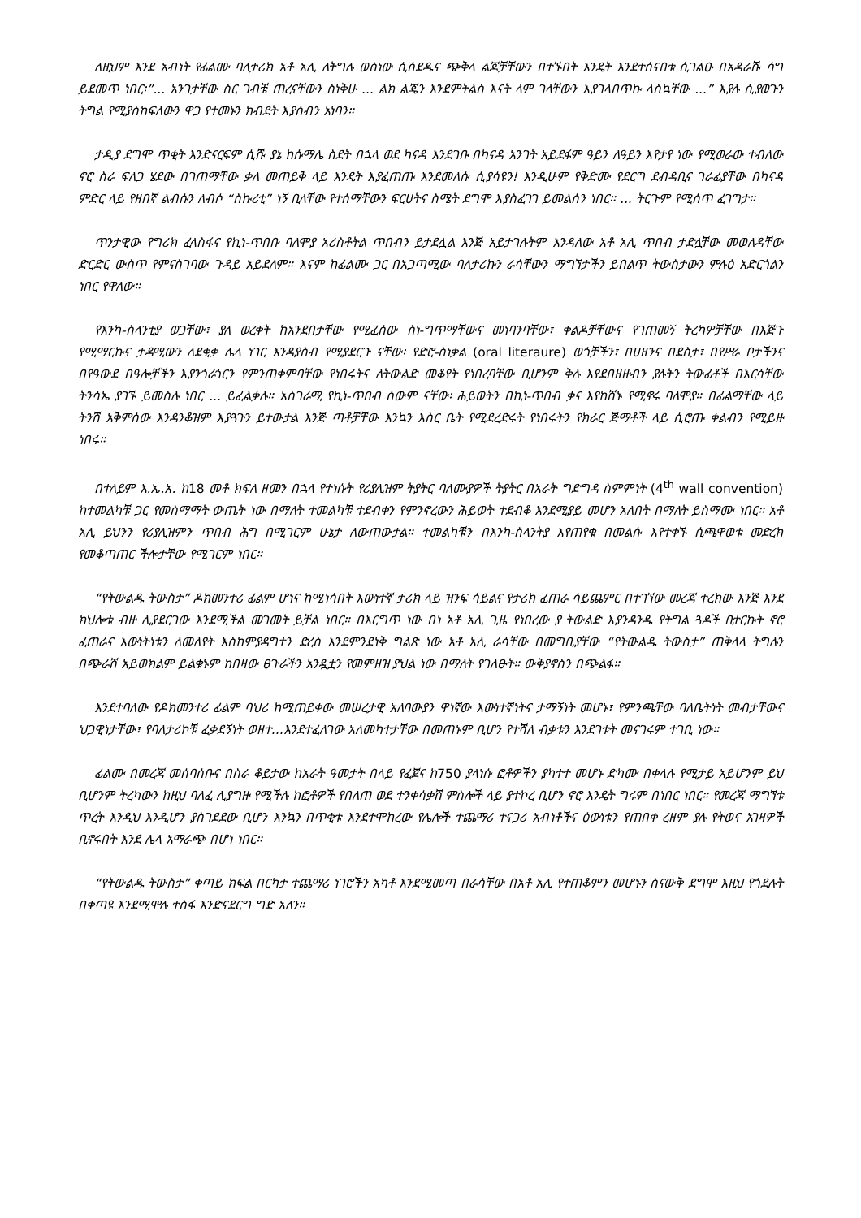ለዚህም እንደ አብነት የፊልሙ ባለታሪክ አቶ አሊ ለትግሉ ወስነው ሲሰደዱና ጭቅላ ልጆቻቸውን በተኙበት እንዴት እንደተሰናበቱ ሲገልፁ በአዳራሹ ሳግ ይደመጥ ነበር፡”... አንገታቸው ስር ገብቼ ጠረናቸውን ስነቅሁ ... ልክ ልጄን እንደምትልስ እናት ላም ገላቸውን እያገላበጥኩ ላስኳቸው ...” እያሉ ሲያወጉን ትግል የሚያስከፍለውን ዋጋ የተመኑን ክብደት እያሰብን አነባን።
ታዲያ ደግሞ ጥቂት እንድናርፍም ሲሹ ያኔ ከሱማሌ ስደት በኋላ ወደ ካናዳ እንደገቡ በካናዳ አንገት አይደፋም ዓይን ለዓይን እየታየ ነው የሚወራው ተብለው ኖሮ ስራ ፍለጋ ሄደው በገጠማቸው ቃለ መጠይቅ ላይ እንዴት እያፈጠጡ እንደመለሱ ሲያሳዩን! እንዲሁም የቅድሙ የደርግ ደብዳቢና ገራፊያቸው በካናዳ ምድር ላይ የዘበኛ ልብሱን ለብሶ “ስኩሪቲ” ነኝ ቢላቸው የተሰማቸውን ፍርሀትና ስሜት ደግሞ እያስፈገገ ይመልሰን ነበር። ... ትርጉም የሚሰጥ ፈገግታ።
ጥንታዊው የግሪክ ፈላስፋና የኪነ-ጥበቡ ባለሞያ አሪስቶትል ጥበብን ይታደሏል እንጅ አይታገሉትም እንዳለው አቶ አሊ ጥበብ ታድሏቸው መወለዳቸው ድርድር ውስጥ የምናስገባው ጉዳይ አይደለም። እናም ከፊልሙ ጋር በአጋጣሚው ባለታሪኩን ራሳቸውን ማግኘታችን ይበልጥ ትውስታውን ምሉዕ አድርጎልን ነበር የዋለው።
የእንካ-ስላንቲያ ወጋቸው፣ ያለ ወረቀት ከአንደበታቸው የሚፈሰው ስነ-ግጥማቸውና መነባንባቸው፣ ቀልዶቻቸውና የገጠመኝ ትረካዎቻቸው በእጅጉ የሚማርኩና ታዳሚውን ለደቂቃ ሌላ ነገር እንዳያስብ የሚያደርጉ ናቸው፡ የድሮ-ስነቃል (oral literaure) ወጎቻችን፣ በሀዘንና በደስታ፣ በየሥራ ቦታችንና በየዓውደ በዓሎቻችን እያንጎራጎርን የምንጠቀምባቸው የነበሩትና ለትውልድ መቆየት የነበረባቸው ቢሆንም ቅሉ እየደበዘዙብን ያሉትን ትውፊቶች በእርሳቸው ትንሳኤ ያገኙ ይመስሉ ነበር ... ይፈልቃሉ። አስገራሚ የኪነ-ጥበብ ሰውም ናቸው፡ ሕይወትን በኪነ-ጥበብ ቃና እየከሸኑ የሚኖሩ ባለሞያ። በፊልማቸው ላይ ትንሽ አቅምሰው እንዳንቆዝም እያጓጉን ይተውታል እንጅ ጣቶቻቸው እንኳን እስር ቤት የሚደረድሩት የነበሩትን የክራር ጅማቶች ላይ ሲሮጡ ቀልብን የሚይዙ ነበሩ።
በተለይም እ.ኤ.አ. ከ18 መቶ ክፍለ ዘመን በኋላ የተነሱት የሪያሊዝም ትያትር ባለሙያዎች ትያትር በአራት ግድግዳ ስምምነት (4<sup>th</sup> wall convention) ከተመልካቹ ጋር የመስማማት ውጤት ነው በማለት ተመልካቹ ተደብቀን የምንኖረውን ሕይወት ተደብቆ እንደሚያይ መሆን አለበት በማለት ይስማሙ ነበር። አቶ አሊ ይህንን የሪያሊዝምን ጥበብ ሕግ በሚገርም ሁኔታ ለውጠውታል። ተመልካቹን በእንካ-ስላንትያ እየጠየቁ በመልሱ እየተቀኙ ሲጫዋወቱ መድረክ የመቆጣጠር ችሎታቸው የሚገርም ነበር።
“የትውልዱ ትውስታ” ዶክመንተሪ ፊልም ሆነና ከሚነሳበት እውነተኛ ታሪክ ላይ ዝንፍ ሳይልና የታሪክ ፈጠራ ሳይጨምር በተገኘው መረጃ ተረክው እንጅ እንደ ክህሎቱ ብዙ ሊያደርገው እንደሚችል መገመት ይቻል ነበር። በእርግጥ ነው በነ አቶ አሊ ጊዜ የነበረው ያ ትውልድ እያንዳንዱ የትግል ጓዶች ቢተርኩት ኖሮ ፈጠራና እውነትነቱን ለመለየት እስከምያዳግተን ድረስ እንደምንደነቅ ግልጽ ነው አቶ አሊ ራሳቸው በመግቢያቸው “የትውልዱ ትውስታ” ጠቅላላ ትግሉን በጭራሽ አይወክልም ይልቁኑም ከበዛው ፀጉራችን አንዷቷን የመምዘዝ ያህል ነው በማለት የገለፁት። ውቅያኖስን በጭልፋ።
እንደተባለው የዶክመንተሪ ፊልም ባህሪ ከሚጠይቀው መሠረታዊ አለባውያን ዋነኛው እውነተኛነትና ታማኝነት መሆኑ፣ የምንጫቸው ባለቤትነት መብታቸውና ህጋዊነታቸው፣ የባለታሪኮቹ ፈቃደኝነት ወዘተ...እንደተፈለገው አለመካተታቸው በመጠኑም ቢሆን የተሻለ ብቃቱን እንደገቱት መናገሩም ተገቢ ነው።
ፊልሙ በመረጃ መሰባሰቡና በስራ ቆይታው ከአራት ዓመታት በላይ የፈጀና ከ750 ያላነሱ ፎቶዎችን ያካተተ መሆኑ ድካሙ በቀላሉ የሚታይ አይሆንም ይህ ቢሆንም ትረካውን ከዚህ ባለፈ ሊያግዙ የሚችሉ ከፎቶዎች የበለጠ ወደ ተንቀሳቃሽ ምስሎች ላይ ያተኮረ ቢሆን ኖሮ እንዴት ግሩም በነበር ነበር። የመረጃ ማግኘቱ ጥረት እንዲህ እንዲሆን ያስገደደው ቢሆን እንኳን በጥቂቱ እንደተሞከረው የሌሎች ተጨማሪ ተናጋሪ አብነቶችና ዕውነቱን የጠበቀ ረዘም ያሉ የትወና አገዛዎች ቢኖሩበት እንደ ሌላ አማራጭ በሆነ ነበር።
“የትውልዱ ትውስታ” ቀጣይ ክፍል በርካታ ተጨማሪ ነገሮችን አካቶ እንደሚመጣ በራሳቸው በአቶ አሊ የተጠቆምን መሆኑን ስናውቅ ደግሞ እዚህ የጎደሉት በቀጣዩ እንደሚሞሉ ተስፋ እንድናደርግ ግድ አለን።